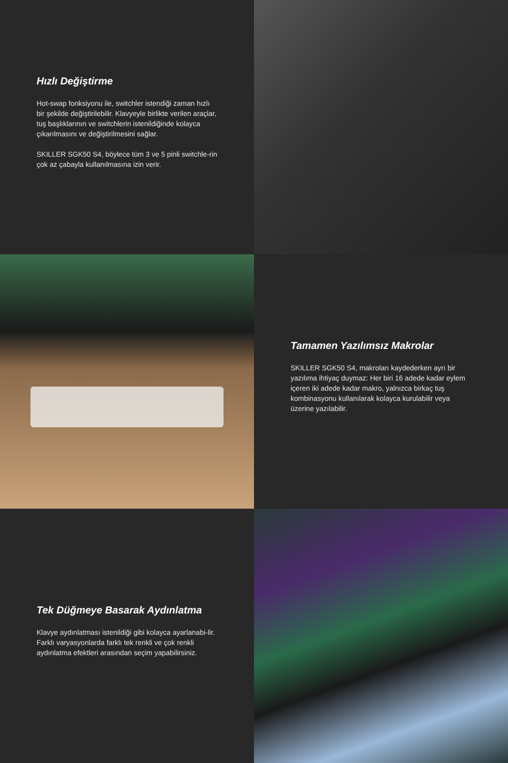Hızlı Değiştirme
Hot-swap fonksiyonu ile, switchler istendiği zaman hızlı bir şekilde değiştirilebilir. Klavyeyle birlikte verilen araçlar, tuş başlıklarının ve switchlerin istenildiğinde kolayca çıkarılmasını ve değiştirilmesini sağlar.
SKILLER SGK50 S4, böylece tüm 3 ve 5 pinli switchle-rin çok az çabayla kullanılmasına izin verir.
Tamamen Yazılımsız Makrolar
SKILLER SGK50 S4, makroları kaydederken ayrı bir yazılıma ihtiyaç duymaz: Her biri 16 adede kadar eylem içeren iki adede kadar makro, yalnızca birkaç tuş kombinasyonu kullanılarak kolayca kurulabilir veya üzerine yazılabilir.
Tek Düğmeye Basarak Aydınlatma
Klavye aydınlatması istenildiği gibi kolayca ayarlanabi-lir. Farklı varyasyonlarda farklı tek renkli ve çok renkli aydınlatma efektleri arasından seçim yapabilirsiniz.